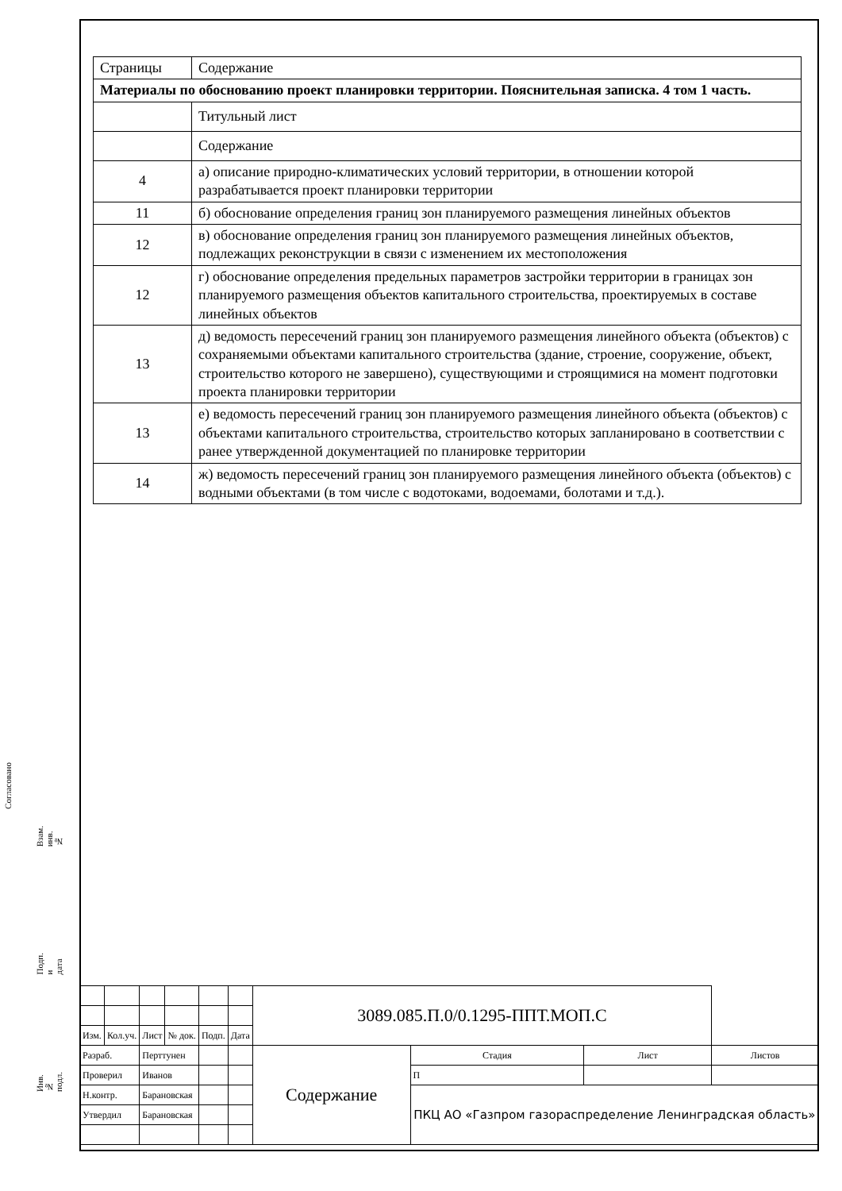Согласовано
Взам. инв. №
Подп. и дата
Инв. № подл.
| Страницы | Содержание |
| Материалы по обоснованию проект планировки территории. Пояснительная записка. 4 том 1 часть. | |
| | Титульный лист |
| | Содержание |
| 4 | а) описание природно-климатических условий территории, в отношении которой разрабатывается проект планировки территории |
| 11 | б) обоснование определения границ зон планируемого размещения линейных объектов |
| 12 | в) обоснование определения границ зон планируемого размещения линейных объектов, подлежащих реконструкции в связи с изменением их местоположения |
| 12 | г) обоснование определения предельных параметров застройки территории в границах зон планируемого размещения объектов капитального строительства, проектируемых в составе линейных объектов |
| 13 | д) ведомость пересечений границ зон планируемого размещения линейного объекта (объектов) с сохраняемыми объектами капитального строительства (здание, строение, сооружение, объект, строительство которого не завершено), существующими и строящимися на момент подготовки проекта планировки территории |
| 13 | е) ведомость пересечений границ зон планируемого размещения линейного объекта (объектов) с объектами капитального строительства, строительство которых запланировано в соответствии с ранее утвержденной документацией по планировке территории |
| 14 | ж) ведомость пересечений границ зон планируемого размещения линейного объекта (объектов) с водными объектами (в том числе с водотоками, водоемами, болотами и т.д.). |
| | | | | | | 3089.085.П.0/0.1295-ППТ.МОП.С | | | |
| Изм. | Кол.уч. | Лист | № док. | Подп. | Дата | | | | |
| Разраб. | | Перттунен | | | | Содержание | Стадия | Лист | Листов |
| Проверил | | Иванов | | | | | П | | |
| Н.контр. | | Барановская | | | | | ПКЦ АО «Газпром газораспределение Ленинградская область» | | |
| Утвердил | | Барановская | | | | | | | |